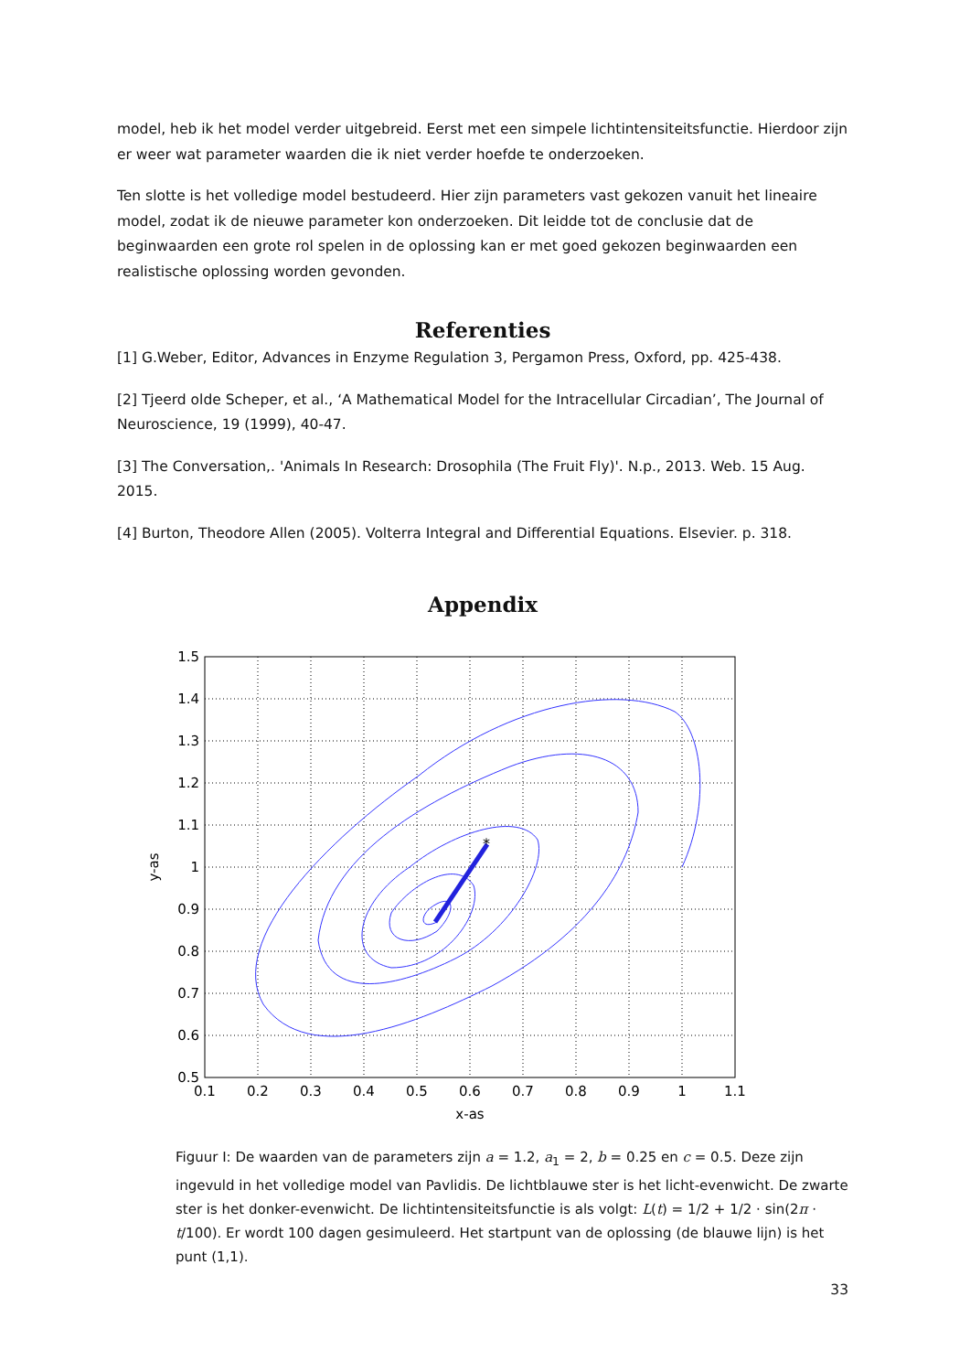model, heb ik het model verder uitgebreid. Eerst met een simpele lichtintensiteitsfunctie. Hierdoor zijn er weer wat parameter waarden die ik niet verder hoefde te onderzoeken.
Ten slotte is het volledige model bestudeerd. Hier zijn parameters vast gekozen vanuit het lineaire model, zodat ik de nieuwe parameter kon onderzoeken. Dit leidde tot de conclusie dat de beginwaarden een grote rol spelen in de oplossing kan er met goed gekozen beginwaarden een realistische oplossing worden gevonden.
Referenties
[1] G.Weber, Editor, Advances in Enzyme Regulation 3, Pergamon Press, Oxford, pp. 425-438.
[2] Tjeerd olde Scheper, et al., ‘A Mathematical Model for the Intracellular Circadian’, The Journal of Neuroscience, 19 (1999), 40-47.
[3] The Conversation,. 'Animals In Research: Drosophila (The Fruit Fly)'. N.p., 2013. Web. 15 Aug. 2015.
[4] Burton, Theodore Allen (2005). Volterra Integral and Differential Equations. Elsevier. p. 318.
Appendix
*
1.5
1.4
1.3
1.2
1.1
1
0.9
0.8
0.7
0.6
0.5
0.1
0.2
0.3
0.4
0.5
0.6
0.7
0.8
0.9
1
1.1
x-as
y-as
Figuur I: De waarden van de parameters zijn a = 1.2, a<sub>1</sub> = 2, b = 0.25 en c = 0.5. Deze zijn ingevuld in het volledige model van Pavlidis. De lichtblauwe ster is het licht-evenwicht. De zwarte ster is het donker-evenwicht. De lichtintensiteitsfunctie is als volgt: L(t) = 1/2 + 1/2 · sin(2π · t/100). Er wordt 100 dagen gesimuleerd. Het startpunt van de oplossing (de blauwe lijn) is het punt (1,1).
33